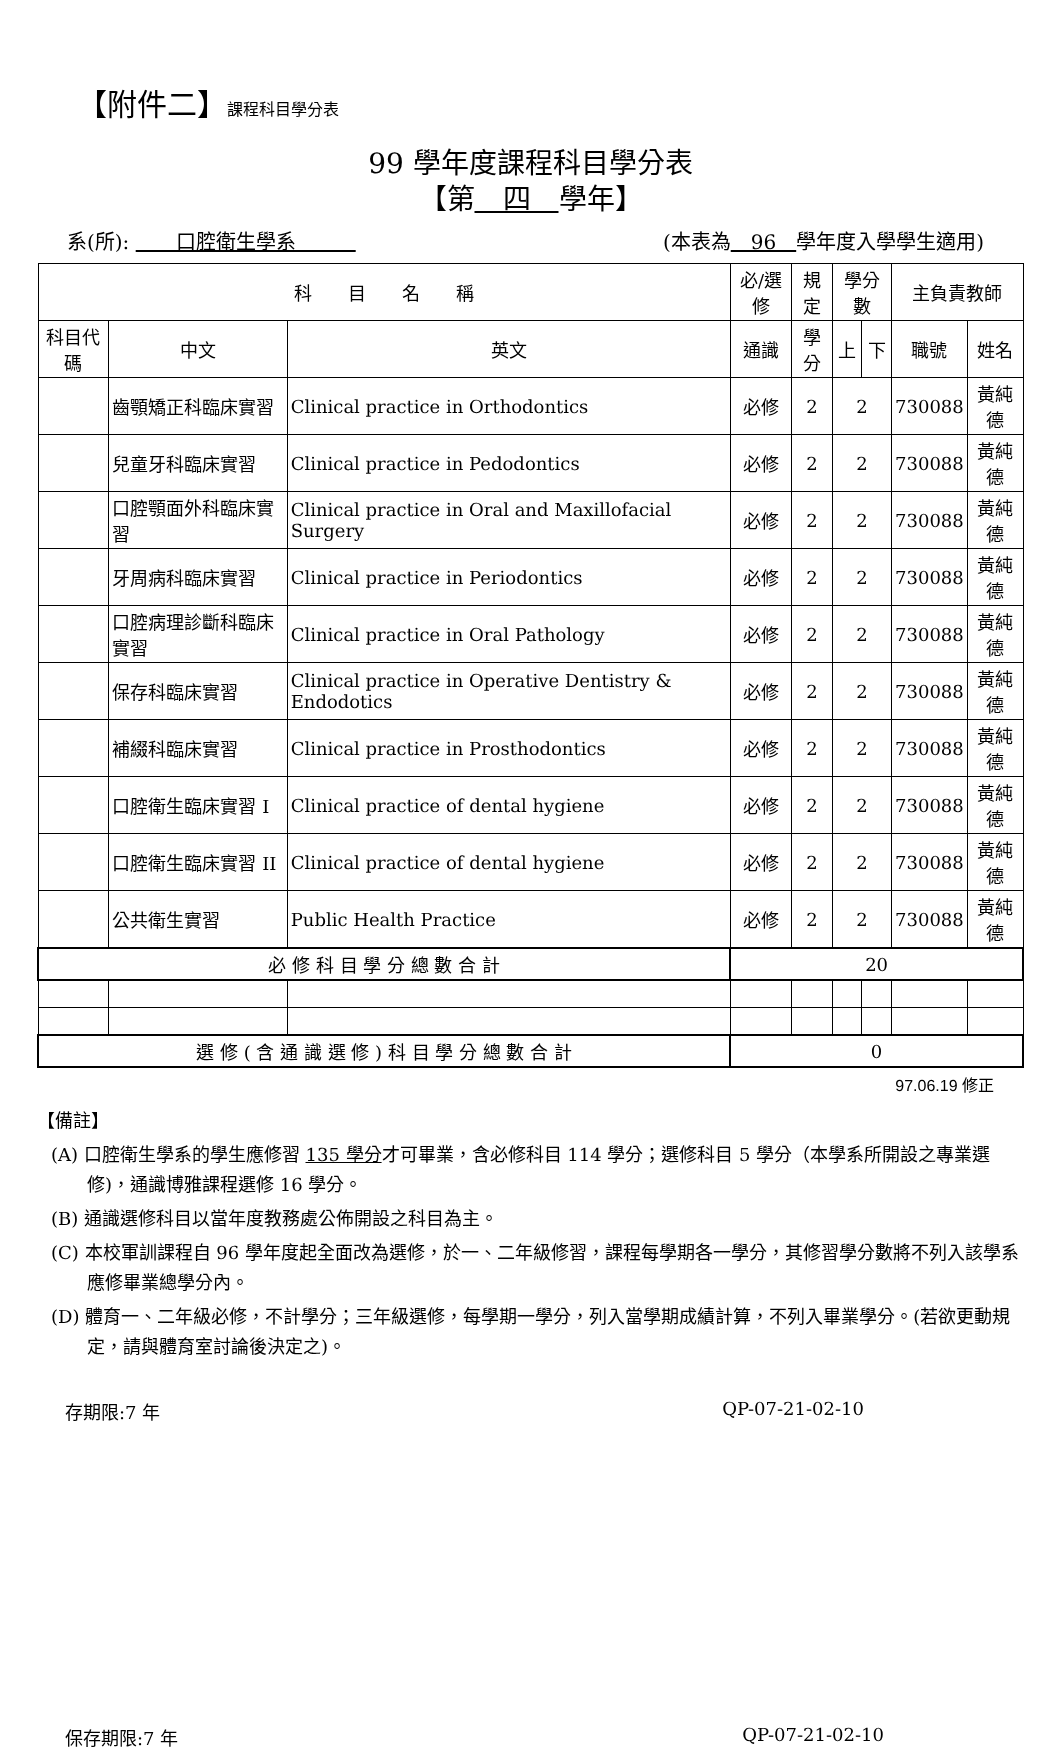【附件二】課程科目學分表
99 學年度課程科目學分表
【第　四　學年】
系(所): 　　口腔衛生學系　　　(本表為　96　學年度入學學生適用)
| 科 目 名 稱 | | | 必/選修 | 規定 | 學分數 | | 主負責教師 | |
| --- | --- | --- | --- | --- | --- | --- | --- | --- |
| 科目代碼 | 中文 | 英文 | 通識 | 學分 | 上 | 下 | 職號 | 姓名 |
| | 齒顎矯正科臨床實習 | Clinical practice in Orthodontics | 必修 | 2 | 2 | | 730088 | 黃純德 |
| | 兒童牙科臨床實習 | Clinical practice in Pedodontics | 必修 | 2 | 2 | | 730088 | 黃純德 |
| | 口腔顎面外科臨床實習 | Clinical practice in Oral and Maxillofacial Surgery | 必修 | 2 | 2 | | 730088 | 黃純德 |
| | 牙周病科臨床實習 | Clinical practice in Periodontics | 必修 | 2 | 2 | | 730088 | 黃純德 |
| | 口腔病理診斷科臨床實習 | Clinical practice in Oral Pathology | 必修 | 2 | 2 | | 730088 | 黃純德 |
| | 保存科臨床實習 | Clinical practice in Operative Dentistry & Endodotics | 必修 | 2 | 2 | | 730088 | 黃純德 |
| | 補綴科臨床實習 | Clinical practice in Prosthodontics | 必修 | 2 | 2 | | 730088 | 黃純德 |
| | 口腔衛生臨床實習 I | Clinical practice of dental hygiene | 必修 | 2 | 2 | | 730088 | 黃純德 |
| | 口腔衛生臨床實習 II | Clinical practice of dental hygiene | 必修 | 2 | 2 | | 730088 | 黃純德 |
| | 公共衛生實習 | Public Health Practice | 必修 | 2 | 2 | | 730088 | 黃純德 |
| 必 修 科 目 學 分 總 數 合 計 | | | 20 | | | | | |
| 選 修 ( 含 通 識 選 修 ) 科 目 學 分 總 數 合 計 | | | 0 | | | | | |
97.06.19 修正
【備註】
(A) 口腔衛生學系的學生應修習 135 學分才可畢業，含必修科目 114 學分；選修科目 5 學分（本學系所開設之專業選修)，通識博雅課程選修 16 學分。
(B) 通識選修科目以當年度教務處公佈開設之科目為主。
(C) 本校軍訓課程自 96 學年度起全面改為選修，於一、二年級修習，課程每學期各一學分，其修習學分數將不列入該學系應修畢業總學分內。
(D) 體育一、二年級必修，不計學分；三年級選修，每學期一學分，列入當學期成績計算，不列入畢業學分。(若欲更動規定，請與體育室討論後決定之)。
存期限:7 年 QP-07-21-02-10
保存期限:7 年 QP-07-21-02-10